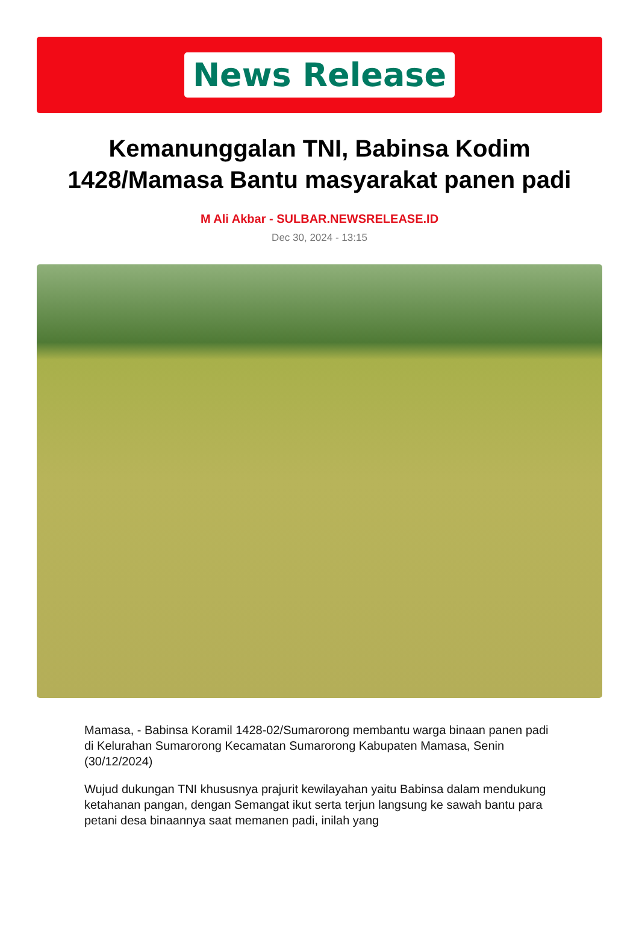News Release
Kemanunggalan TNI, Babinsa Kodim 1428/Mamasa Bantu masyarakat panen padi
M Ali Akbar - SULBAR.NEWSRELEASE.ID
Dec 30, 2024 - 13:15
Mamasa, - Babinsa Koramil 1428-02/Sumarorong membantu warga binaan panen padi di Kelurahan Sumarorong Kecamatan Sumarorong Kabupaten Mamasa, Senin (30/12/2024)
Wujud dukungan TNI khususnya prajurit kewilayahan yaitu Babinsa dalam mendukung ketahanan pangan, dengan Semangat ikut serta terjun langsung ke sawah bantu para petani desa binaannya saat memanen padi, inilah yang